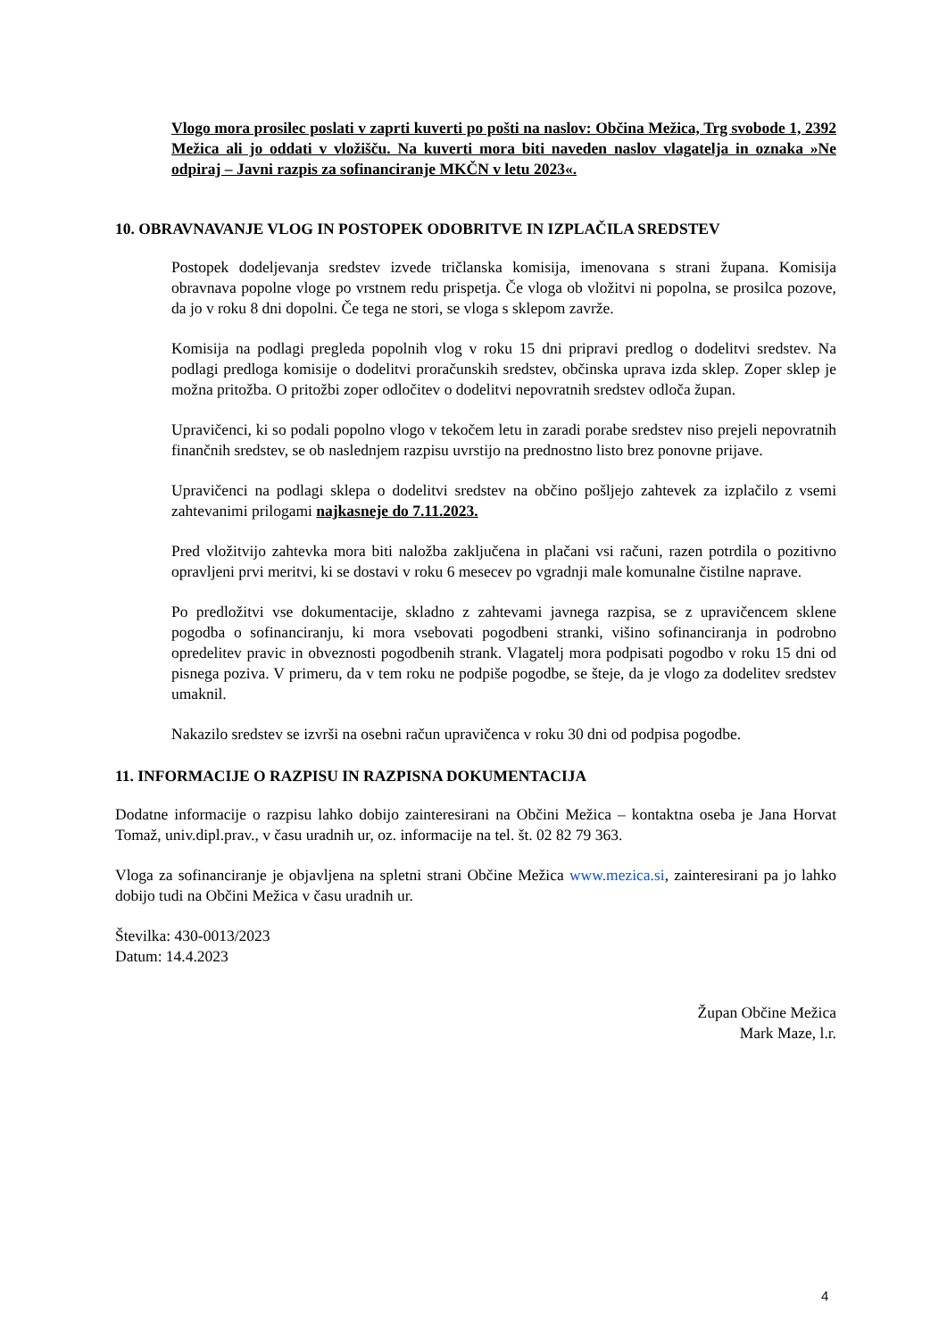Vlogo mora prosilec poslati v zaprti kuverti po pošti na naslov: Občina Mežica, Trg svobode 1, 2392 Mežica ali jo oddati v vložišču. Na kuverti mora biti naveden naslov vlagatelja in oznaka »Ne odpiraj – Javni razpis za sofinanciranje MKČN v letu 2023«.
10. OBRAVNAVANJE VLOG IN POSTOPEK ODOBRITVE IN IZPLAČILA SREDSTEV
Postopek dodeljevanja sredstev izvede tričlanska komisija, imenovana s strani župana. Komisija obravnava popolne vloge po vrstnem redu prispetja. Če vloga ob vložitvi ni popolna, se prosilca pozove, da jo v roku 8 dni dopolni. Če tega ne stori, se vloga s sklepom zavrže.
Komisija na podlagi pregleda popolnih vlog v roku 15 dni pripravi predlog o dodelitvi sredstev. Na podlagi predloga komisije o dodelitvi proračunskih sredstev, občinska uprava izda sklep. Zoper sklep je možna pritožba. O pritožbi zoper odločitev o dodelitvi nepovratnih sredstev odloča župan.
Upravičenci, ki so podali popolno vlogo v tekočem letu in zaradi porabe sredstev niso prejeli nepovratnih finančnih sredstev, se ob naslednjem razpisu uvrstijo na prednostno listo brez ponovne prijave.
Upravičenci na podlagi sklepa o dodelitvi sredstev na občino pošljejo zahtevek za izplačilo z vsemi zahtevanimi prilogami najkasneje do 7.11.2023.
Pred vložitvijo zahtevka mora biti naložba zaključena in plačani vsi računi, razen potrdila o pozitivno opravljeni prvi meritvi, ki se dostavi v roku 6 mesecev po vgradnji male komunalne čistilne naprave.
Po predložitvi vse dokumentacije, skladno z zahtevami javnega razpisa, se z upravičencem sklene pogodba o sofinanciranju, ki mora vsebovati pogodbeni stranki, višino sofinanciranja in podrobno opredelitev pravic in obveznosti pogodbenih strank. Vlagatelj mora podpisati pogodbo v roku 15 dni od pisnega poziva. V primeru, da v tem roku ne podpiše pogodbe, se šteje, da je vlogo za dodelitev sredstev umaknil.
Nakazilo sredstev se izvrši na osebni račun upravičenca v roku 30 dni od podpisa pogodbe.
11. INFORMACIJE O RAZPISU IN RAZPISNA DOKUMENTACIJA
Dodatne informacije o razpisu lahko dobijo zainteresirani na Občini Mežica – kontaktna oseba je Jana Horvat Tomaž, univ.dipl.prav., v času uradnih ur, oz. informacije na tel. št. 02 82 79 363.
Vloga za sofinanciranje je objavljena na spletni strani Občine Mežica www.mezica.si, zainteresirani pa jo lahko dobijo tudi na Občini Mežica v času uradnih ur.
Številka: 430-0013/2023
Datum: 14.4.2023
Župan Občine Mežica
Mark Maze, l.r.
4